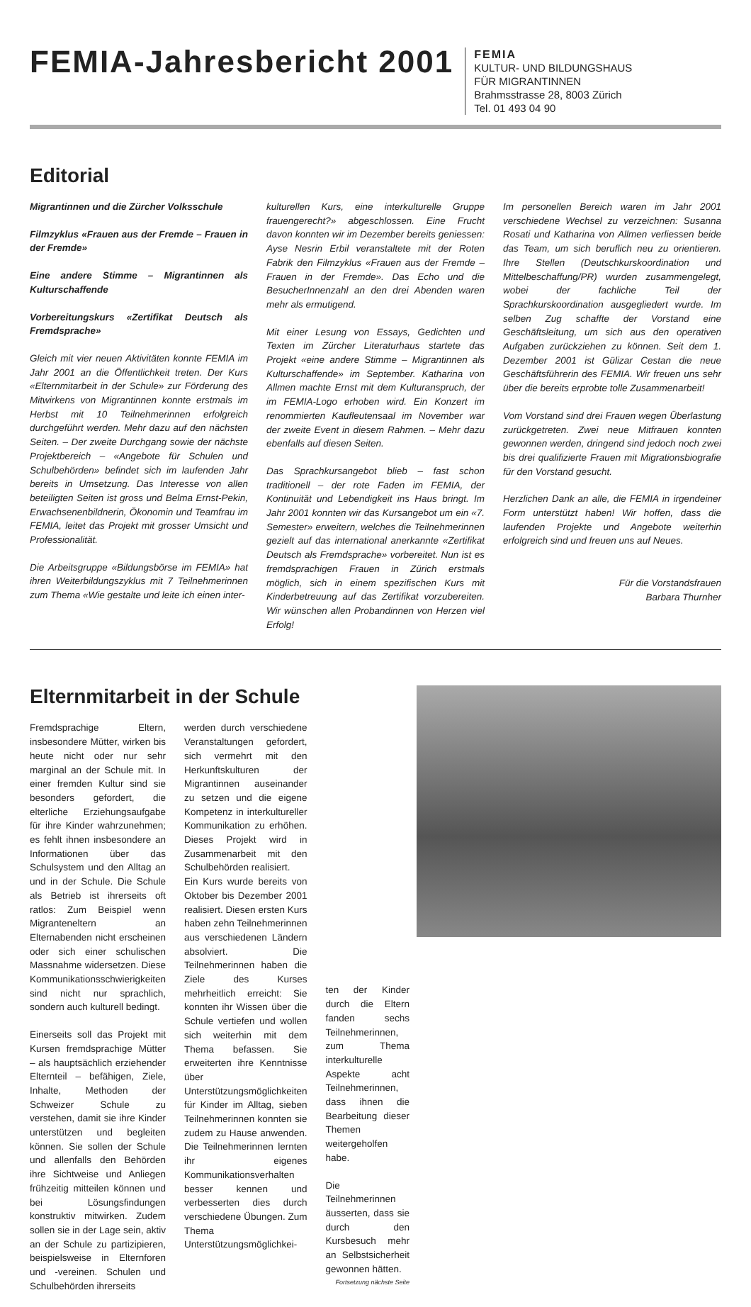FEMIA-Jahresbericht 2001
FEMIA
KULTUR- UND BILDUNGSHAUS
FÜR MIGRANTINNEN
Brahmsstrasse 28, 8003 Zürich
Tel. 01 493 04 90
Editorial
Migrantinnen und die Zürcher Volksschule
Filmzyklus «Frauen aus der Fremde – Frauen in der Fremde»
Eine andere Stimme – Migrantinnen als Kulturschaffende
Vorbereitungskurs «Zertifikat Deutsch als Fremdsprache»
Gleich mit vier neuen Aktivitäten konnte FEMIA im Jahr 2001 an die Öffentlichkeit treten. Der Kurs «Elternmitarbeit in der Schule» zur Förderung des Mitwirkens von Migrantinnen konnte erstmals im Herbst mit 10 Teilnehmerinnen erfolgreich durchgeführt werden. Mehr dazu auf den nächsten Seiten. – Der zweite Durchgang sowie der nächste Projektbereich – «Angebote für Schulen und Schulbehörden» befindet sich im laufenden Jahr bereits in Umsetzung. Das Interesse von allen beteiligten Seiten ist gross und Belma Ernst-Pekin, Erwachsenenbildnerin, Ökonomin und Teamfrau im FEMIA, leitet das Projekt mit grosser Umsicht und Professionalität.
Die Arbeitsgruppe «Bildungsbörse im FEMIA» hat ihren Weiterbildungszyklus mit 7 Teilnehmerinnen zum Thema «Wie gestalte und leite ich einen inter-
kulturellen Kurs, eine interkulturelle Gruppe frauengerecht?» abgeschlossen. Eine Frucht davon konnten wir im Dezember bereits geniessen: Ayse Nesrin Erbil veranstaltete mit der Roten Fabrik den Filmzyklus «Frauen aus der Fremde – Frauen in der Fremde». Das Echo und die BesucherInnenzahl an den drei Abenden waren mehr als ermutigend.
Mit einer Lesung von Essays, Gedichten und Texten im Zürcher Literaturhaus startete das Projekt «eine andere Stimme – Migrantinnen als Kulturschaffende» im September. Katharina von Allmen machte Ernst mit dem Kulturanspruch, der im FEMIA-Logo erhoben wird. Ein Konzert im renommierten Kaufleutensaal im November war der zweite Event in diesem Rahmen. – Mehr dazu ebenfalls auf diesen Seiten.
Das Sprachkursangebot blieb – fast schon traditionell – der rote Faden im FEMIA, der Kontinuität und Lebendigkeit ins Haus bringt. Im Jahr 2001 konnten wir das Kursangebot um ein «7. Semester» erweitern, welches die Teilnehmerinnen gezielt auf das international anerkannte «Zertifikat Deutsch als Fremdsprache» vorbereitet. Nun ist es fremdsprachigen Frauen in Zürich erstmals möglich, sich in einem spezifischen Kurs mit Kinderbetreuung auf das Zertifikat vorzubereiten. Wir wünschen allen Probandinnen von Herzen viel Erfolg!
Im personellen Bereich waren im Jahr 2001 verschiedene Wechsel zu verzeichnen: Susanna Rosati und Katharina von Allmen verliessen beide das Team, um sich beruflich neu zu orientieren. Ihre Stellen (Deutschkurskoordination und Mittelbeschaffung/PR) wurden zusammengelegt, wobei der fachliche Teil der Sprachkurskoordination ausgegliedert wurde. Im selben Zug schaffte der Vorstand eine Geschäftsleitung, um sich aus den operativen Aufgaben zurückziehen zu können. Seit dem 1. Dezember 2001 ist Gülizar Cestan die neue Geschäftsführerin des FEMIA. Wir freuen uns sehr über die bereits erprobte tolle Zusammenarbeit!
Vom Vorstand sind drei Frauen wegen Überlastung zurückgetreten. Zwei neue Mitfrauen konnten gewonnen werden, dringend sind jedoch noch zwei bis drei qualifizierte Frauen mit Migrationsbiografie für den Vorstand gesucht.
Herzlichen Dank an alle, die FEMIA in irgendeiner Form unterstützt haben! Wir hoffen, dass die laufenden Projekte und Angebote weiterhin erfolgreich sind und freuen uns auf Neues.
Für die Vorstandsfrauen
Barbara Thurnher
Elternmitarbeit in der Schule
Fremdsprachige Eltern, insbesondere Mütter, wirken bis heute nicht oder nur sehr marginal an der Schule mit. In einer fremden Kultur sind sie besonders gefordert, die elterliche Erziehungsaufgabe für ihre Kinder wahrzunehmen; es fehlt ihnen insbesondere an Informationen über das Schulsystem und den Alltag an und in der Schule. Die Schule als Betrieb ist ihrerseits oft ratlos: Zum Beispiel wenn Migranteneltern an Elternabenden nicht erscheinen oder sich einer schulischen Massnahme widersetzen. Diese Kommunikationsschwierigkeiten sind nicht nur sprachlich, sondern auch kulturell bedingt.
Einerseits soll das Projekt mit Kursen fremdsprachige Mütter – als hauptsächlich erziehender Elternteil – befähigen, Ziele, Inhalte, Methoden der Schweizer Schule zu verstehen, damit sie ihre Kinder unterstützen und begleiten können. Sie sollen der Schule und allenfalls den Behörden ihre Sichtweise und Anliegen frühzeitig mitteilen können und bei Lösungsfindungen konstruktiv mitwirken. Zudem sollen sie in der Lage sein, aktiv an der Schule zu partizipieren, beispielsweise in Elternforen und -vereinen. Schulen und Schulbehörden ihrerseits
werden durch verschiedene Veranstaltungen gefordert, sich vermehrt mit den Herkunftskulturen der Migrantinnen auseinander zu setzen und die eigene Kompetenz in interkultureller Kommunikation zu erhöhen. Dieses Projekt wird in Zusammenarbeit mit den Schulbehörden realisiert.
Ein Kurs wurde bereits von Oktober bis Dezember 2001 realisiert. Diesen ersten Kurs haben zehn Teilnehmerinnen aus verschiedenen Ländern absolviert. Die Teilnehmerinnen haben die Ziele des Kurses mehrheitlich erreicht: Sie konnten ihr Wissen über die Schule vertiefen und wollen sich weiterhin mit dem Thema befassen. Sie erweiterten ihre Kenntnisse über Unterstützungsmöglichkeiten für Kinder im Alltag, sieben Teilnehmerinnen konnten sie zudem zu Hause anwenden. Die Teilnehmerinnen lernten ihr eigenes Kommunikationsverhalten besser kennen und verbesserten dies durch verschiedene Übungen. Zum Thema Unterstützungsmöglichkei-
ten der Kinder durch die Eltern fanden sechs Teilnehmerinnen, zum Thema interkulturelle Aspekte acht Teilnehmerinnen, dass ihnen die Bearbeitung dieser Themen weitergeholfen habe.
Die Teilnehmerinnen äusserten, dass sie durch den Kursbesuch mehr an Selbstsicherheit gewonnen hätten. Fortsetzung nächste Seite